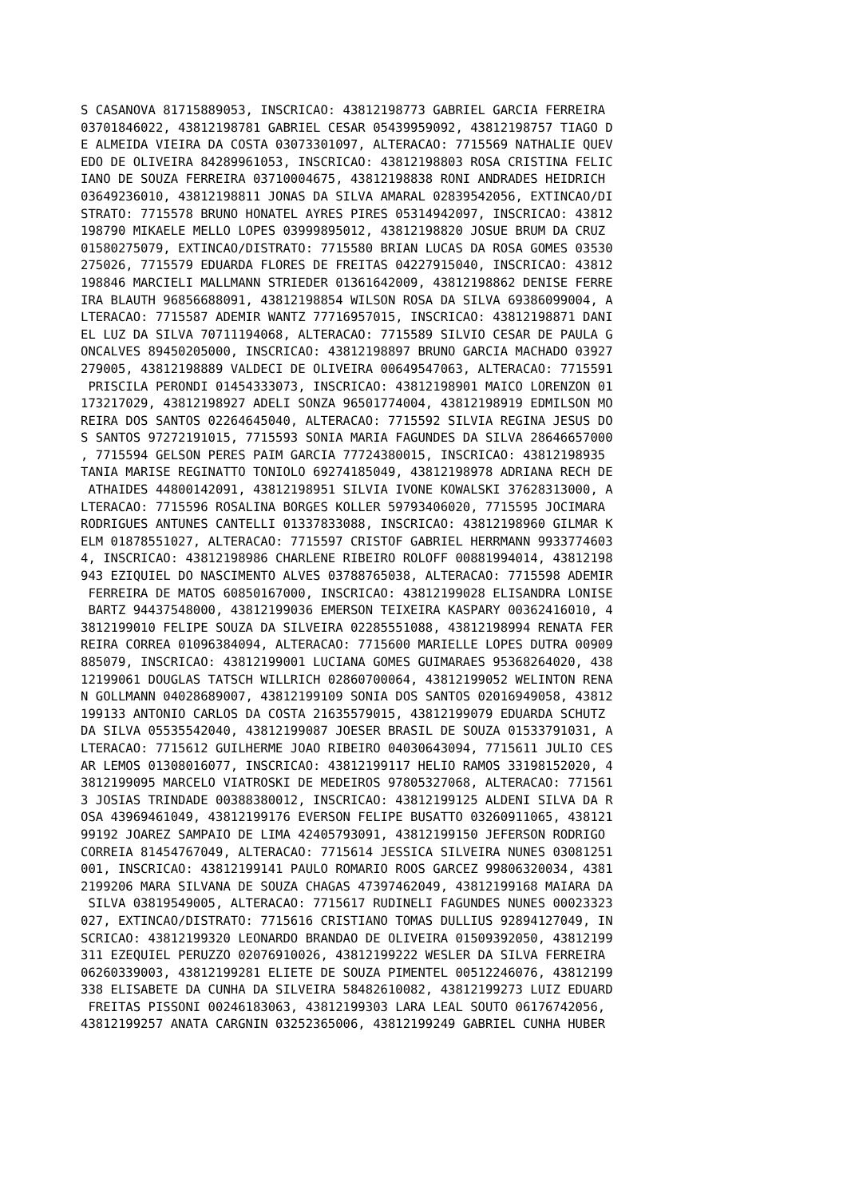S CASANOVA 81715889053, INSCRICAO: 43812198773 GABRIEL GARCIA FERREIRA 03701846022, 43812198781 GABRIEL CESAR 05439959092, 43812198757 TIAGO D E ALMEIDA VIEIRA DA COSTA 03073301097, ALTERACAO: 7715569 NATHALIE QUEV EDO DE OLIVEIRA 84289961053, INSCRICAO: 43812198803 ROSA CRISTINA FELIC IANO DE SOUZA FERREIRA 03710004675, 43812198838 RONI ANDRADES HEIDRICH 03649236010, 43812198811 JONAS DA SILVA AMARAL 02839542056, EXTINCAO/DI STRATO: 7715578 BRUNO HONATEL AYRES PIRES 05314942097, INSCRICAO: 43812 198790 MIKAELE MELLO LOPES 03999895012, 43812198820 JOSUE BRUM DA CRUZ 01580275079, EXTINCAO/DISTRATO: 7715580 BRIAN LUCAS DA ROSA GOMES 03530 275026, 7715579 EDUARDA FLORES DE FREITAS 04227915040, INSCRICAO: 43812 198846 MARCIELI MALLMANN STRIEDER 01361642009, 43812198862 DENISE FERRE IRA BLAUTH 96856688091, 43812198854 WILSON ROSA DA SILVA 69386099004, A LTERACAO: 7715587 ADEMIR WANTZ 77716957015, INSCRICAO: 43812198871 DANI EL LUZ DA SILVA 70711194068, ALTERACAO: 7715589 SILVIO CESAR DE PAULA G ONCALVES 89450205000, INSCRICAO: 43812198897 BRUNO GARCIA MACHADO 03927 279005, 43812198889 VALDECI DE OLIVEIRA 00649547063, ALTERACAO: 7715591 PRISCILA PERONDI 01454333073, INSCRICAO: 43812198901 MAICO LORENZON 01 173217029, 43812198927 ADELI SONZA 96501774004, 43812198919 EDMILSON MO REIRA DOS SANTOS 02264645040, ALTERACAO: 7715592 SILVIA REGINA JESUS DO S SANTOS 97272191015, 7715593 SONIA MARIA FAGUNDES DA SILVA 28646657000 , 7715594 GELSON PERES PAIM GARCIA 77724380015, INSCRICAO: 43812198935 TANIA MARISE REGINATTO TONIOLO 69274185049, 43812198978 ADRIANA RECH DE ATHAIDES 44800142091, 43812198951 SILVIA IVONE KOWALSKI 37628313000, A LTERACAO: 7715596 ROSALINA BORGES KOLLER 59793406020, 7715595 JOCIMARA RODRIGUES ANTUNES CANTELLI 01337833088, INSCRICAO: 43812198960 GILMAR K ELM 01878551027, ALTERACAO: 7715597 CRISTOF GABRIEL HERRMANN 9933774603 4, INSCRICAO: 43812198986 CHARLENE RIBEIRO ROLOFF 00881994014, 43812198 943 EZIQUIEL DO NASCIMENTO ALVES 03788765038, ALTERACAO: 7715598 ADEMIR FERREIRA DE MATOS 60850167000, INSCRICAO: 43812199028 ELISANDRA LONISE BARTZ 94437548000, 43812199036 EMERSON TEIXEIRA KASPARY 00362416010, 4 3812199010 FELIPE SOUZA DA SILVEIRA 02285551088, 43812198994 RENATA FER REIRA CORREA 01096384094, ALTERACAO: 7715600 MARIELLE LOPES DUTRA 00909 885079, INSCRICAO: 43812199001 LUCIANA GOMES GUIMARAES 95368264020, 438 12199061 DOUGLAS TATSCH WILLRICH 02860700064, 43812199052 WELINTON RENA N GOLLMANN 04028689007, 43812199109 SONIA DOS SANTOS 02016949058, 43812 199133 ANTONIO CARLOS DA COSTA 21635579015, 43812199079 EDUARDA SCHUTZ DA SILVA 05535542040, 43812199087 JOESER BRASIL DE SOUZA 01533791031, A LTERACAO: 7715612 GUILHERME JOAO RIBEIRO 04030643094, 7715611 JULIO CES AR LEMOS 01308016077, INSCRICAO: 43812199117 HELIO RAMOS 33198152020, 4 3812199095 MARCELO VIATROSKI DE MEDEIROS 97805327068, ALTERACAO: 771561 3 JOSIAS TRINDADE 00388380012, INSCRICAO: 43812199125 ALDENI SILVA DA R OSA 43969461049, 43812199176 EVERSON FELIPE BUSATTO 03260911065, 438121 99192 JOAREZ SAMPAIO DE LIMA 42405793091, 43812199150 JEFERSON RODRIGO CORREIA 81454767049, ALTERACAO: 7715614 JESSICA SILVEIRA NUNES 03081251 001, INSCRICAO: 43812199141 PAULO ROMARIO ROOS GARCEZ 99806320034, 4381 2199206 MARA SILVANA DE SOUZA CHAGAS 47397462049, 43812199168 MAIARA DA SILVA 03819549005, ALTERACAO: 7715617 RUDINELI FAGUNDES NUNES 00023323 027, EXTINCAO/DISTRATO: 7715616 CRISTIANO TOMAS DULLIUS 92894127049, IN SCRICAO: 43812199320 LEONARDO BRANDAO DE OLIVEIRA 01509392050, 43812199 311 EZEQUIEL PERUZZO 02076910026, 43812199222 WESLER DA SILVA FERREIRA 06260339003, 43812199281 ELIETE DE SOUZA PIMENTEL 00512246076, 43812199 338 ELISABETE DA CUNHA DA SILVEIRA 58482610082, 43812199273 LUIZ EDUARD FREITAS PISSONI 00246183063, 43812199303 LARA LEAL SOUTO 06176742056, 43812199257 ANATA CARGNIN 03252365006, 43812199249 GABRIEL CUNHA HUBER